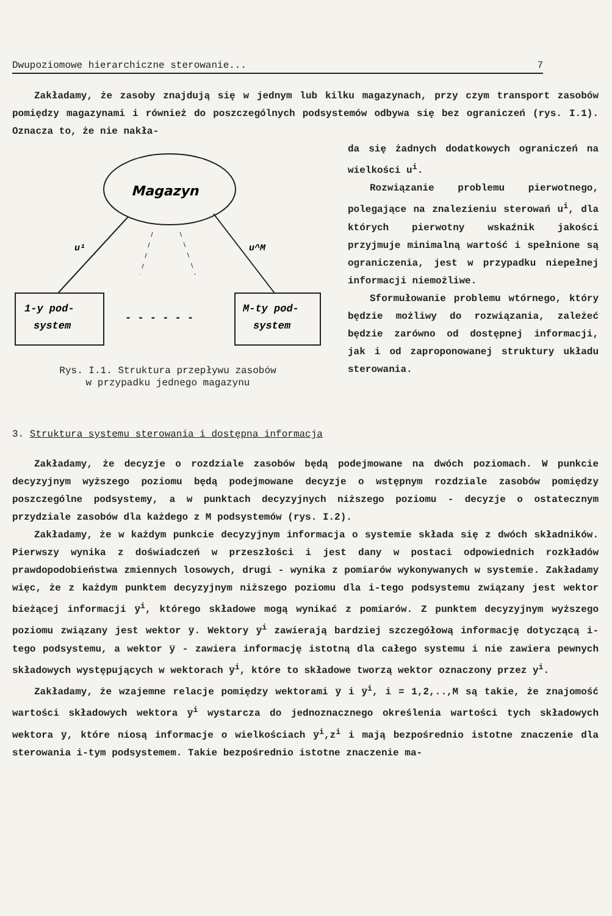Dwupoziomowe hierarchiczne sterowanie... 7
Zakładamy, że zasoby znajdują się w jednym lub kilku magazynach, przy czym transport zasobów pomiędzy magazynami i również do poszczególnych podsystemów odbywa się bez ograniczeń (rys. I.1). Oznacza to, że nie nakła-
Magazyn
u¹
u^M
1-y pod-
system
- - - - - -
M-ty pod-
system
Rys. I.1. Struktura przepływu zasobów
w przypadku jednego magazynu
da się żadnych dodatkowych ograniczeń na wielkości u<sup>i</sup>.
Rozwiązanie problemu pierwotnego, polegające na znalezieniu sterowań u<sup>i</sup>, dla których pierwotny wskaźnik jakości przyjmuje minimalną wartość i spełnione są ograniczenia, jest w przypadku niepełnej informacji niemożliwe.
Sformułowanie problemu wtórnego, który będzie możliwy do rozwiązania, zależeć będzie zarówno od dostępnej informacji, jak i od zaproponowanej struktury układu sterowania.
3. Struktura systemu sterowania i dostępna informacja
Zakładamy, że decyzje o rozdziale zasobów będą podejmowane na dwóch poziomach. W punkcie decyzyjnym wyższego poziomu będą podejmowane decyzje o wstępnym rozdziale zasobów pomiędzy poszczególne podsystemy, a w punktach decyzyjnych niższego poziomu - decyzje o ostatecznym przydziale zasobów dla każdego z M podsystemów (rys. I.2).
Zakładamy, że w każdym punkcie decyzyjnym informacja o systemie składa się z dwóch składników. Pierwszy wynika z doświadczeń w przeszłości i jest dany w postaci odpowiednich rozkładów prawdopodobieństwa zmiennych losowych, drugi - wynika z pomiarów wykonywanych w systemie. Zakładamy więc, że z każdym punktem decyzyjnym niższego poziomu dla i-tego podsystemu związany jest wektor bieżącej informacji y̅<sup>i</sup>, którego składowe mogą wynikać z pomiarów. Z punktem decyzyjnym wyższego poziomu związany jest wektor y̅. Wektory y̅<sup>i</sup> zawierają bardziej szczegółową informację dotyczącą i-tego podsystemu, a wektor y̅ - zawiera informację istotną dla całego systemu i nie zawiera pewnych składowych występujących w wektorach y̅<sup>i</sup>, które to składowe tworzą wektor oznaczony przez y<sup>i</sup>.
Zakładamy, że wzajemne relacje pomiędzy wektorami y̅ i y̅<sup>i</sup>, i = 1,2,..,M są takie, że znajomość wartości składowych wektora y̅<sup>i</sup> wystarcza do jednoznacznego określenia wartości tych składowych wektora y̅, które niosą informacje o wielkościach y̅<sup>i</sup>,z<sup>i</sup> i mają bezpośrednio istotne znaczenie dla sterowania i-tym podsystemem. Takie bezpośrednio istotne znaczenie ma-